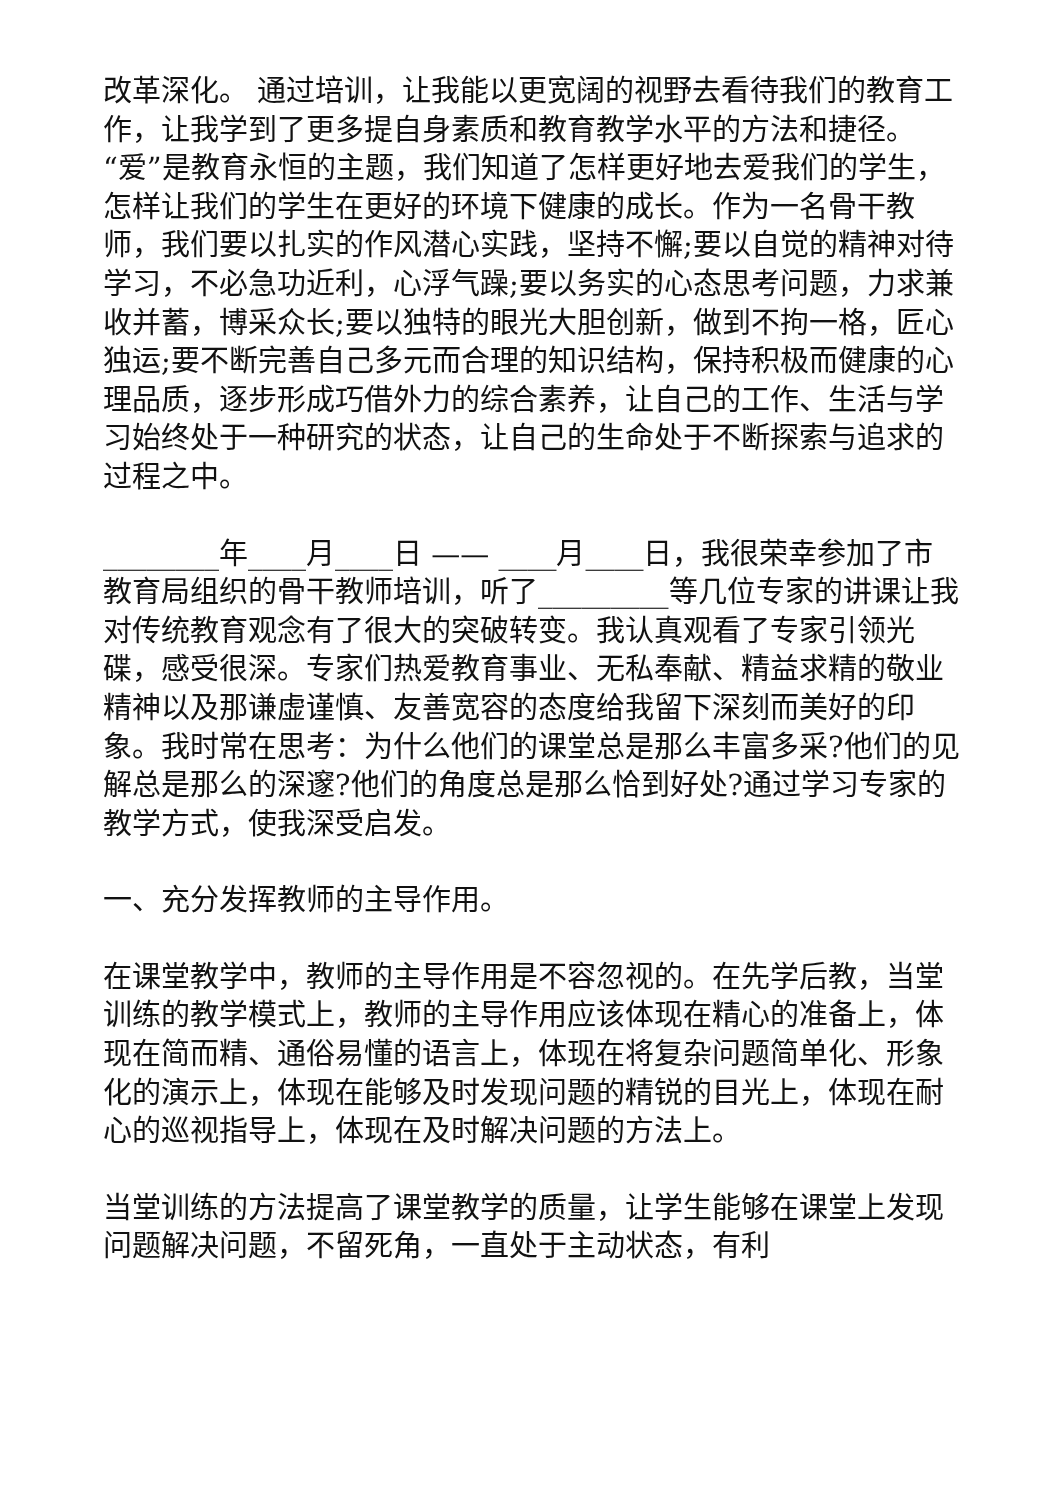改革深化。 通过培训，让我能以更宽阔的视野去看待我们的教育工作，让我学到了更多提自身素质和教育教学水平的方法和捷径。“爱”是教育永恒的主题，我们知道了怎样更好地去爱我们的学生，怎样让我们的学生在更好的环境下健康的成长。作为一名骨干教师，我们要以扎实的作风潜心实践，坚持不懈;要以自觉的精神对待学习，不必急功近利，心浮气躁;要以务实的心态思考问题，力求兼收并蓄，博采众长;要以独特的眼光大胆创新，做到不拘一格，匠心独运;要不断完善自己多元而合理的知识结构，保持积极而健康的心理品质，逐步形成巧借外力的综合素养，让自己的工作、生活与学习始终处于一种研究的状态，让自己的生命处于不断探索与追求的过程之中。
________年____月____日 —— ____月____日，我很荣幸参加了市教育局组织的骨干教师培训，听了_________等几位专家的讲课让我对传统教育观念有了很大的突破转变。我认真观看了专家引领光碟，感受很深。专家们热爱教育事业、无私奉献、精益求精的敬业精神以及那谦虚谨慎、友善宽容的态度给我留下深刻而美好的印象。我时常在思考：为什么他们的课堂总是那么丰富多采?他们的见解总是那么的深邃?他们的角度总是那么恰到好处?通过学习专家的教学方式，使我深受启发。
一、充分发挥教师的主导作用。
在课堂教学中，教师的主导作用是不容忽视的。在先学后教，当堂训练的教学模式上，教师的主导作用应该体现在精心的准备上，体现在简而精、通俗易懂的语言上，体现在将复杂问题简单化、形象化的演示上，体现在能够及时发现问题的精锐的目光上，体现在耐心的巡视指导上，体现在及时解决问题的方法上。
当堂训练的方法提高了课堂教学的质量，让学生能够在课堂上发现问题解决问题，不留死角，一直处于主动状态，有利